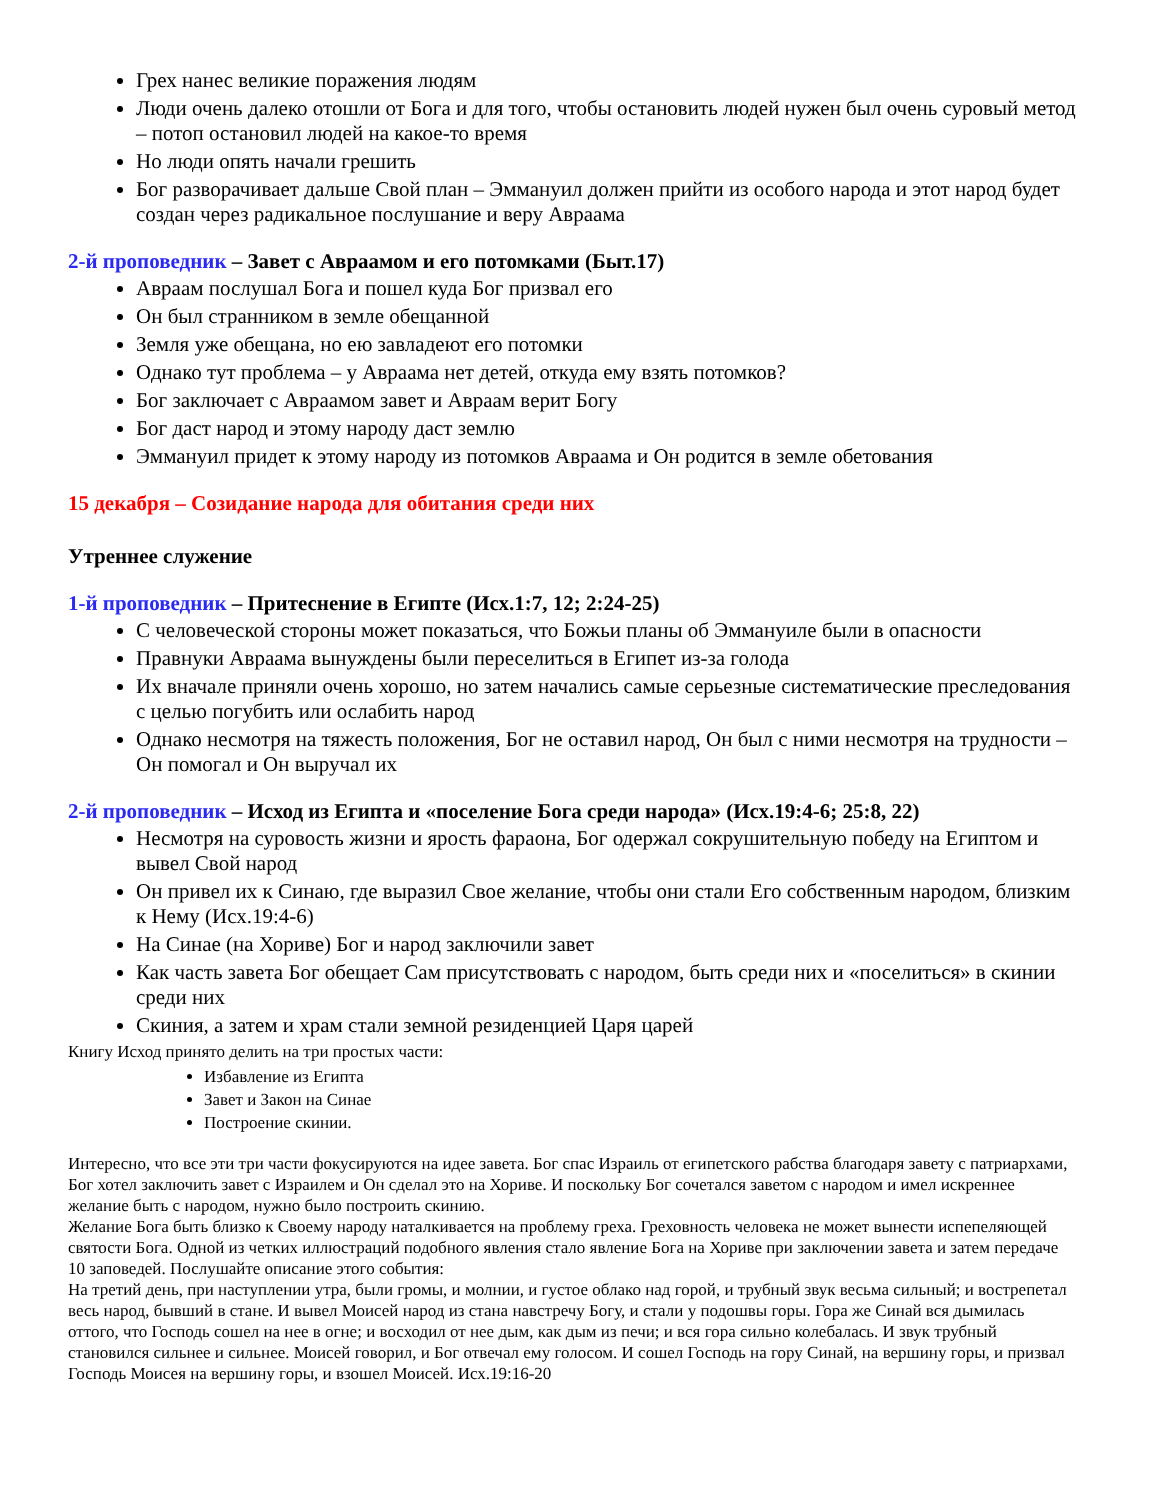Грех нанес великие поражения людям
Люди очень далеко отошли от Бога и для того, чтобы остановить людей нужен был очень суровый метод – потоп остановил людей на какое-то время
Но люди опять начали грешить
Бог разворачивает дальше Свой план – Эммануил должен прийти из особого народа и этот народ будет создан через радикальное послушание и веру Авраама
2-й проповедник – Завет с Авраамом и его потомками (Быт.17)
Авраам послушал Бога и пошел куда Бог призвал его
Он был странником в земле обещанной
Земля уже обещана, но ею завладеют его потомки
Однако тут проблема – у Авраама нет детей, откуда ему взять потомков?
Бог заключает с Авраамом завет и Авраам верит Богу
Бог даст народ и этому народу даст землю
Эммануил придет к этому народу из потомков Авраама и Он родится в земле обетования
15 декабря – Созидание народа для обитания среди них
Утреннее служение
1-й проповедник – Притеснение в Египте (Исх.1:7, 12; 2:24-25)
С человеческой стороны может показаться, что Божьи планы об Эммануиле были в опасности
Правнуки Авраама вынуждены были переселиться в Египет из-за голода
Их вначале приняли очень хорошо, но затем начались самые серьезные систематические преследования с целью погубить или ослабить народ
Однако несмотря на тяжесть положения, Бог не оставил народ, Он был с ними несмотря на трудности – Он помогал и Он выручал их
2-й проповедник – Исход из Египта и «поселение Бога среди народа» (Исх.19:4-6; 25:8, 22)
Несмотря на суровость жизни и ярость фараона, Бог одержал сокрушительную победу на Египтом и вывел Свой народ
Он привел их к Синаю, где выразил Свое желание, чтобы они стали Его собственным народом, близким к Нему (Исх.19:4-6)
На Синае (на Хориве) Бог и народ заключили завет
Как часть завета Бог обещает Сам присутствовать с народом, быть среди них и «поселиться» в скинии среди них
Скиния, а затем и храм стали земной резиденцией Царя царей
Книгу Исход принято делить на три простых части:
Избавление из Египта
Завет и Закон на Синае
Построение скинии.
Интересно, что все эти три части фокусируются на идее завета. Бог спас Израиль от египетского рабства благодаря завету с патриархами, Бог хотел заключить завет с Израилем и Он сделал это на Хориве. И поскольку Бог сочетался заветом с народом и имел искреннее желание быть с народом, нужно было построить скинию.
Желание Бога быть близко к Своему народу наталкивается на проблему греха. Греховность человека не может вынести испепеляющей святости Бога. Одной из четких иллюстраций подобного явления стало явление Бога на Хориве при заключении завета и затем передаче 10 заповедей. Послушайте описание этого события:
На третий день, при наступлении утра, были громы, и молнии, и густое облако над горой, и трубный звук весьма сильный; и вострепетал весь народ, бывший в стане. И вывел Моисей народ из стана навстречу Богу, и стали у подошвы горы. Гора же Синай вся дымилась оттого, что Господь сошел на нее в огне; и восходил от нее дым, как дым из печи; и вся гора сильно колебалась. И звук трубный становился сильнее и сильнее. Моисей говорил, и Бог отвечал ему голосом. И сошел Господь на гору Синай, на вершину горы, и призвал Господь Моисея на вершину горы, и взошел Моисей. Исх.19:16-20